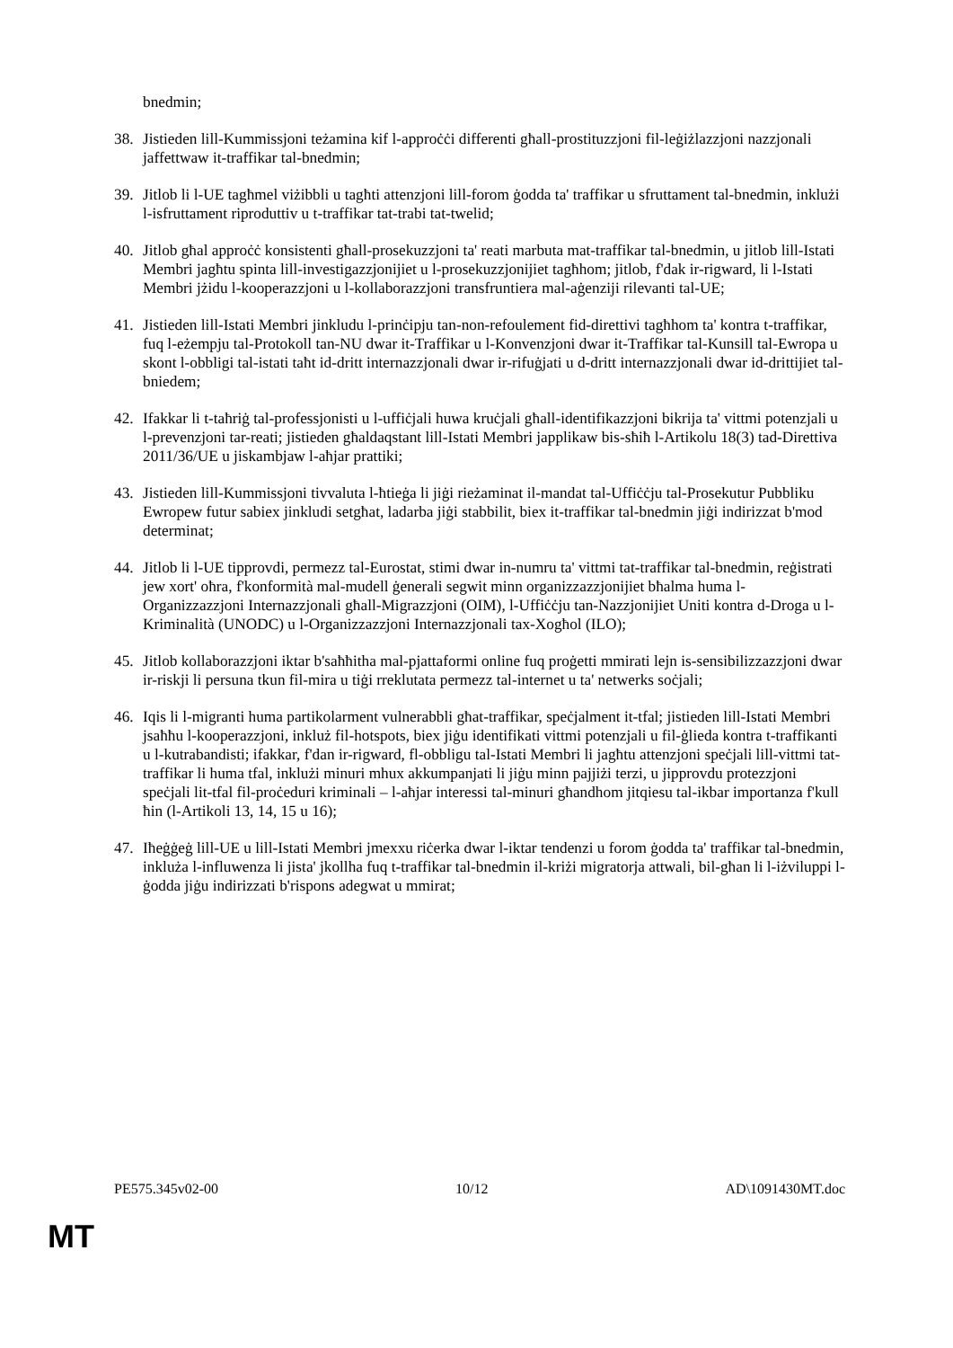bnedmin;
38. Jistieden lill-Kummissjoni teżamina kif l-approċċi differenti għall-prostituzzjoni fil-leġiżlazzjoni nazzjonali jaffettwaw it-traffikar tal-bnedmin;
39. Jitlob li l-UE tagħmel viżibbli u tagħti attenzjoni lill-forom ġodda ta' traffikar u sfruttament tal-bnedmin, inklużi l-isfruttament riproduttiv u t-traffikar tat-trabi tat-twelid;
40. Jitlob għal approċċ konsistenti għall-prosekuzzjoni ta' reati marbuta mat-traffikar tal-bnedmin, u jitlob lill-Istati Membri jagħtu spinta lill-investigazzjonijiet u l-prosekuzzjonijiet tagħhom; jitlob, f'dak ir-rigward, li l-Istati Membri jżidu l-kooperazzjoni u l-kollaborazzjoni transfruntiera mal-aġenziji rilevanti tal-UE;
41. Jistieden lill-Istati Membri jinkludu l-prinċipju tan-non-refoulement fid-direttivi tagħhom ta' kontra t-traffikar, fuq l-eżempju tal-Protokoll tan-NU dwar it-Traffikar u l-Konvenzjoni dwar it-Traffikar tal-Kunsill tal-Ewropa u skont l-obbligi tal-istati taħt id-dritt internazzjonali dwar ir-rifuġjati u d-dritt internazzjonali dwar id-drittijiet tal-bniedem;
42. Ifakkar li t-taħriġ tal-professjonisti u l-uffiċjali huwa kruċjali għall-identifikazzjoni bikrija ta' vittmi potenzjali u l-prevenzjoni tar-reati; jistieden għaldaqstant lill-Istati Membri japplikaw bis-sħiħ l-Artikolu 18(3) tad-Direttiva 2011/36/UE u jiskambjaw l-aħjar prattiki;
43. Jistieden lill-Kummissjoni tivvaluta l-ħtieġa li jiġi rieżaminat il-mandat tal-Uffiċċju tal-Prosekutur Pubbliku Ewropew futur sabiex jinkludi setgħat, ladarba jiġi stabbilit, biex it-traffikar tal-bnedmin jiġi indirizzat b'mod determinat;
44. Jitlob li l-UE tipprovdi, permezz tal-Eurostat, stimi dwar in-numru ta' vittmi tat-traffikar tal-bnedmin, reġistrati jew xort' oħra, f'konformità mal-mudell ġenerali segwit minn organizzazzjonijiet bħalma huma l-Organizzazzjoni Internazzjonali għall-Migrazzjoni (OIM), l-Uffiċċju tan-Nazzjonijiet Uniti kontra d-Droga u l-Kriminalità (UNODC) u l-Organizzazzjoni Internazzjonali tax-Xogħol (ILO);
45. Jitlob kollaborazzjoni iktar b'saħħitha mal-pjattaformi online fuq proġetti mmirati lejn is-sensibilizzazzjoni dwar ir-riskji li persuna tkun fil-mira u tiġi rreklutata permezz tal-internet u ta' netwerks soċjali;
46. Iqis li l-migranti huma partikolarment vulnerabbli għat-traffikar, speċjalment it-tfal; jistieden lill-Istati Membri jsaħħu l-kooperazzjoni, inkluż fil-hotspots, biex jiġu identifikati vittmi potenzjali u fil-ġlieda kontra t-traffikanti u l-kutrabandisti; ifakkar, f'dan ir-rigward, fl-obbligu tal-Istati Membri li jagħtu attenzjoni speċjali lill-vittmi tat-traffikar li huma tfal, inklużi minuri mhux akkumpanjati li jiġu minn pajjiżi terzi, u jipprovdu protezzjoni speċjali lit-tfal fil-proċeduri kriminali – l-aħjar interessi tal-minuri għandhom jitqiesu tal-ikbar importanza f'kull ħin (l-Artikoli 13, 14, 15 u 16);
47. Iħeġġeġ lill-UE u lill-Istati Membri jmexxu riċerka dwar l-iktar tendenzi u forom ġodda ta' traffikar tal-bnedmin, inkluża l-influwenza li jista' jkollha fuq t-traffikar tal-bnedmin il-kriżi migratorja attwali, bil-għan li l-iżviluppi l-ġodda jiġu indirizzati b'rispons adegwat u mmirat;
PE575.345v02-00 10/12 AD\1091430MT.doc
MT